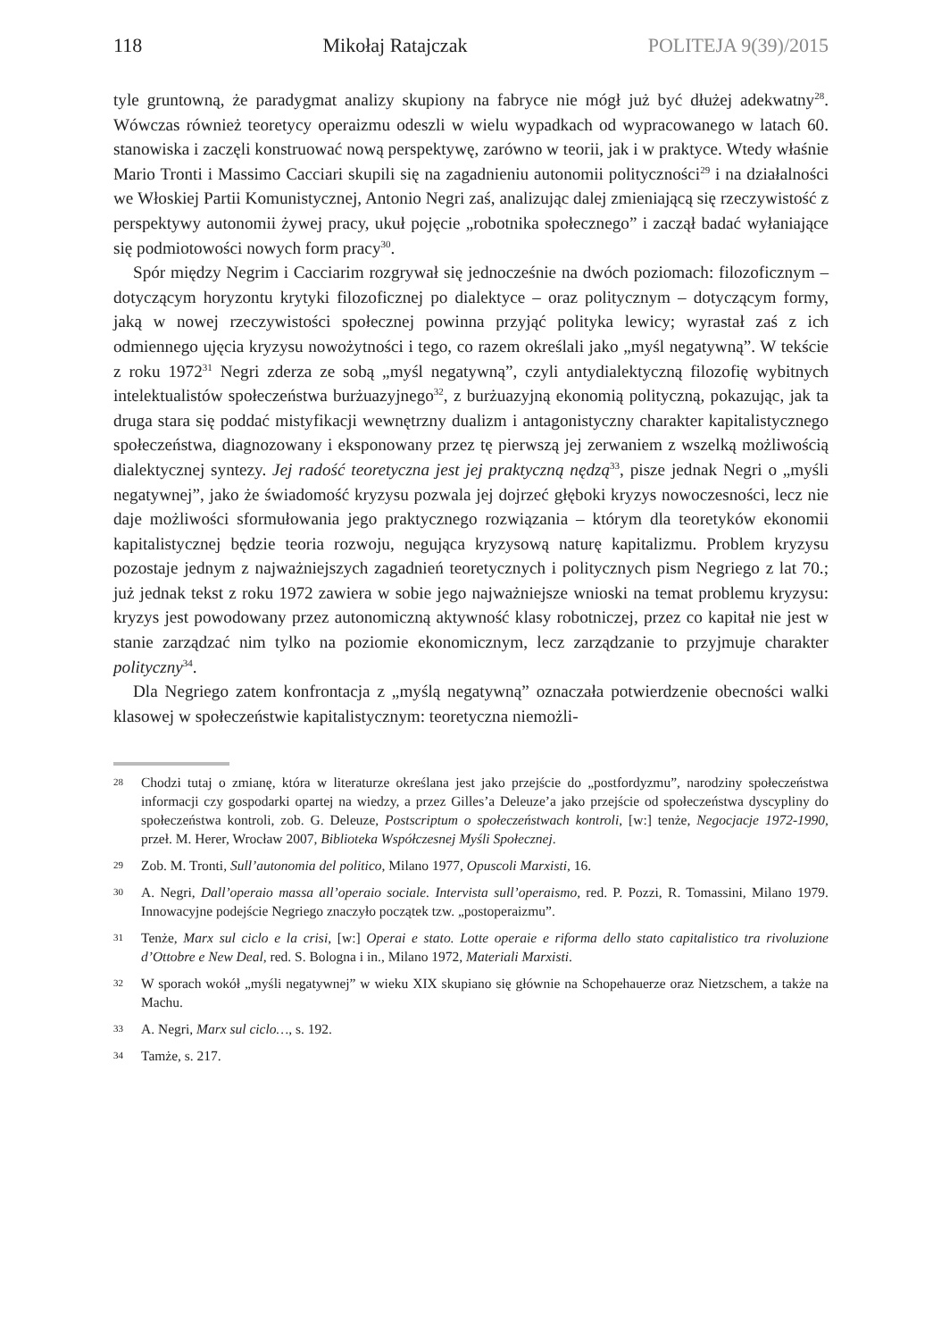118 Mikołaj Ratajczak POLITEJA 9(39)/2015
tyle gruntowną, że paradygmat analizy skupiony na fabryce nie mógł już być dłużej adekwatny<sup>28</sup>. Wówczas również teoretycy operaizmu odeszli w wielu wypadkach od wypracowanego w latach 60. stanowiska i zaczęli konstruować nową perspektywę, zarówno w teorii, jak i w praktyce. Wtedy właśnie Mario Tronti i Massimo Cacciari skupili się na zagadnieniu autonomii polityczności<sup>29</sup> i na działalności we Włoskiej Partii Komunistycznej, Antonio Negri zaś, analizując dalej zmieniającą się rzeczywistość z perspektywy autonomii żywej pracy, ukuł pojęcie „robotnika społecznego” i zaczął badać wyłaniające się podmiotowości nowych form pracy<sup>30</sup>.
Spór między Negrim i Cacciarim rozgrywał się jednocześnie na dwóch poziomach: filozoficznym – dotyczącym horyzontu krytyki filozoficznej po dialektyce – oraz politycznym – dotyczącym formy, jaką w nowej rzeczywistości społecznej powinna przyjąć polityka lewicy; wyrastał zaś z ich odmiennego ujęcia kryzysu nowożytności i tego, co razem określali jako „myśl negatywną”. W tekście z roku 1972<sup>31</sup> Negri zderza ze sobą „myśl negatywną”, czyli antydialektyczną filozofię wybitnych intelektualistów społeczeństwa burżuazyjnego<sup>32</sup>, z burżuazyjną ekonomią polityczną, pokazując, jak ta druga stara się poddać mistyfikacji wewnętrzny dualizm i antagonistyczny charakter kapitalistycznego społeczeństwa, diagnozowany i eksponowany przez tę pierwszą jej zerwaniem z wszelką możliwością dialektycznej syntezy. Jej radość teoretyczna jest jej praktyczną nędzą<sup>33</sup>, pisze jednak Negri o „myśli negatywnej”, jako że świadomość kryzysu pozwala jej dojrzeć głęboki kryzys nowoczesności, lecz nie daje możliwości sformułowania jego praktycznego rozwiązania – którym dla teoretyków ekonomii kapitalistycznej będzie teoria rozwoju, negująca kryzysową naturę kapitalizmu. Problem kryzysu pozostaje jednym z najważniejszych zagadnień teoretycznych i politycznych pism Negriego z lat 70.; już jednak tekst z roku 1972 zawiera w sobie jego najważniejsze wnioski na temat problemu kryzysu: kryzys jest powodowany przez autonomiczną aktywność klasy robotniczej, przez co kapitał nie jest w stanie zarządzać nim tylko na poziomie ekonomicznym, lecz zarządzanie to przyjmuje charakter polityczny<sup>34</sup>.
Dla Negriego zatem konfrontacja z „myślą negatywną” oznaczała potwierdzenie obecności walki klasowej w społeczeństwie kapitalistycznym: teoretyczna niemożli-
28 Chodzi tutaj o zmianę, która w literaturze określana jest jako przejście do „postfordyzmu”, narodziny społeczeństwa informacji czy gospodarki opartej na wiedzy, a przez Gilles’a Deleuze’a jako przejście od społeczeństwa dyscypliny do społeczeństwa kontroli, zob. G. Deleuze, Postscriptum o społeczeństwach kontroli, [w:] tenże, Negocjacje 1972-1990, przeł. M. Herer, Wrocław 2007, Biblioteka Współczesnej Myśli Społecznej.
29 Zob. M. Tronti, Sull’autonomia del politico, Milano 1977, Opuscoli Marxisti, 16.
30 A. Negri, Dall’operaio massa all’operaio sociale. Intervista sull’operaismo, red. P. Pozzi, R. Tomassini, Milano 1979. Innowacyjne podejście Negriego znaczyło początek tzw. „postoperaizmu”.
31 Tenże, Marx sul ciclo e la crisi, [w:] Operai e stato. Lotte operaie e riforma dello stato capitalistico tra rivoluzione d’Ottobre e New Deal, red. S. Bologna i in., Milano 1972, Materiali Marxisti.
32 W sporach wokół „myśli negatywnej” w wieku XIX skupiano się głównie na Schopehauerze oraz Nietzschem, a także na Machu.
33 A. Negri, Marx sul ciclo…, s. 192.
34 Tamże, s. 217.